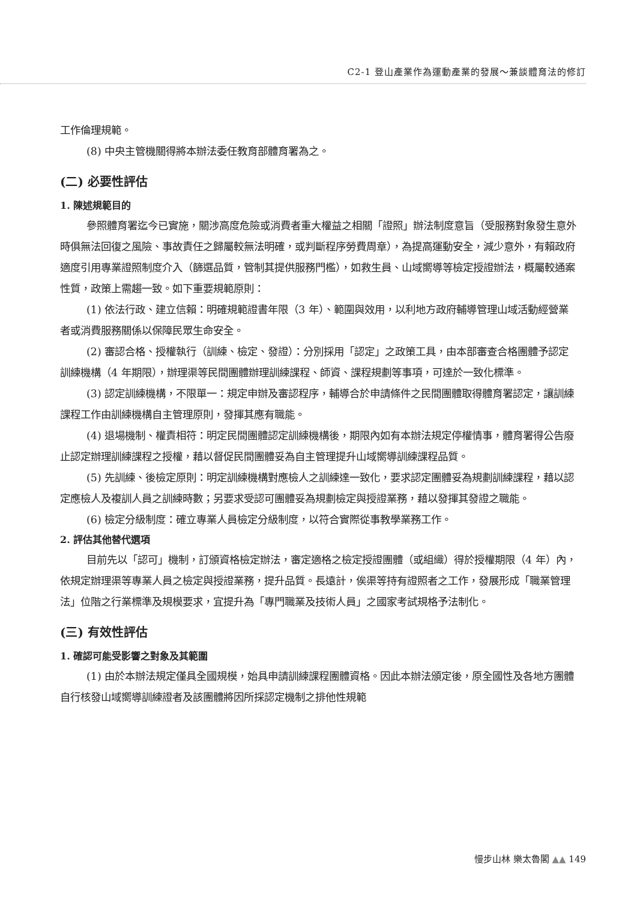C2-1 登山產業作為運動產業的發展～兼談體育法的修訂
工作倫理規範。
(8) 中央主管機關得將本辦法委任教育部體育署為之。
(二) 必要性評估
1. 陳述規範目的
參照體育署迄今已實施，關涉高度危險或消費者重大權益之相關「證照」辦法制度意旨（受服務對象發生意外時俱無法回復之風險、事故責任之歸屬較無法明確，或判斷程序勞費周章），為提高運動安全，減少意外，有賴政府適度引用專業證照制度介入（篩選品質，管制其提供服務門檻），如救生員、山域嚮導等檢定授證辦法，概屬較通案性質，政策上需趨一致。如下重要規範原則：
(1) 依法行政、建立信賴：明確規範證書年限（3 年）、範圍與效用，以利地方政府輔導管理山域活動經營業者或消費服務關係以保障民眾生命安全。
(2) 審認合格、授權執行（訓練、檢定、發證）：分別採用「認定」之政策工具，由本部審查合格團體予認定訓練機構（4 年期限），辦理渠等民間團體辦理訓練課程、師資、課程規劃等事項，可達於一致化標準。
(3) 認定訓練機構，不限單一：規定申辦及審認程序，輔導合於申請條件之民間團體取得體育署認定，讓訓練課程工作由訓練機構自主管理原則，發揮其應有職能。
(4) 退場機制、權責相符：明定民間團體認定訓練機構後，期限內如有本辦法規定停權情事，體育署得公告廢止認定辦理訓練課程之授權，藉以督促民間團體妥為自主管理提升山域嚮導訓練課程品質。
(5) 先訓練、後檢定原則：明定訓練機構對應檢人之訓練達一致化，要求認定團體妥為規劃訓練課程，藉以認定應檢人及複訓人員之訓練時數；另要求受認可團體妥為規劃檢定與授證業務，藉以發揮其發證之職能。
(6) 檢定分級制度：確立專業人員檢定分級制度，以符合實際從事教學業務工作。
2. 評估其他替代選項
目前先以「認可」機制，訂頒資格檢定辦法，審定適格之檢定授證團體（或組織）得於授權期限（4 年）內，依規定辦理渠等專業人員之檢定與授證業務，提升品質。長遠計，俟渠等持有證照者之工作，發展形成「職業管理法」位階之行業標準及規模要求，宜提升為「專門職業及技術人員」之國家考試規格予法制化。
(三) 有效性評估
1. 確認可能受影響之對象及其範圍
(1) 由於本辦法規定僅具全國規模，始具申請訓練課程團體資格。因此本辦法頒定後，原全國性及各地方團體自行核發山域嚮導訓練證者及該團體將因所採認定機制之排他性規範
慢步山林 樂太魯閣 ▲▲ 149